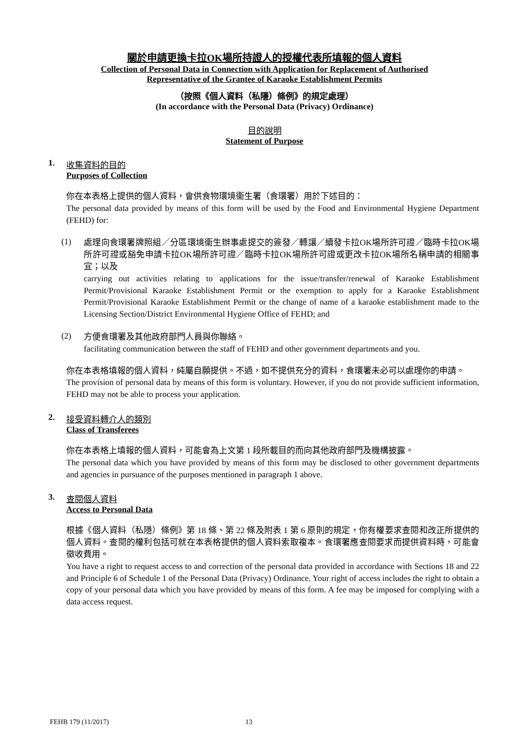關於申請更換卡拉OK場所持證人的授權代表所填報的個人資料
Collection of Personal Data in Connection with Application for Replacement of Authorised
Representative of the Grantee of Karaoke Establishment Permits
（按照《個人資料（私隱）條例》的規定處理）
(In accordance with the Personal Data (Privacy) Ordinance)
目的說明
Statement of Purpose
1. 收集資料的目的
Purposes of Collection
你在本表格上提供的個人資料，會供食物環境衞生署（食環署）用於下述目的：
The personal data provided by means of this form will be used by the Food and Environmental Hygiene Department (FEHD) for:
(1)
處理向食環署牌照組／分區環境衞生辦事處提交的簽發／轉讓／續發卡拉OK場所許可證／臨時卡拉OK場所許可證或豁免申請卡拉OK場所許可證／臨時卡拉OK場所許可證或更改卡拉OK場所名稱申請的相關事宜；以及
carrying out activities relating to applications for the issue/transfer/renewal of Karaoke Establishment Permit/Provisional Karaoke Establishment Permit or the exemption to apply for a Karaoke Establishment Permit/Provisional Karaoke Establishment Permit or the change of name of a karaoke establishment made to the Licensing Section/District Environmental Hygiene Office of FEHD; and
(2)
方便食環署及其他政府部門人員與你聯絡。
facilitating communication between the staff of FEHD and other government departments and you.
你在本表格填報的個人資料，純屬自願提供。不過，如不提供充分的資料，食環署未必可以處理你的申請。
The provision of personal data by means of this form is voluntary. However, if you do not provide sufficient information, FEHD may not be able to process your application.
2. 接受資料轉介人的類別
Class of Transferees
你在本表格上填報的個人資料，可能會為上文第 1 段所載目的而向其他政府部門及機構披露。
The personal data which you have provided by means of this form may be disclosed to other government departments and agencies in pursuance of the purposes mentioned in paragraph 1 above.
3. 查閱個人資料
Access to Personal Data
根據《個人資料（私隱）條例》第 18 條、第 22 條及附表 1 第 6 原則的規定，你有權要求查閱和改正所提供的個人資料。查閱的權利包括可就在本表格提供的個人資料索取複本。食環署應查閱要求而提供資料時，可能會徵收費用。
You have a right to request access to and correction of the personal data provided in accordance with Sections 18 and 22 and Principle 6 of Schedule 1 of the Personal Data (Privacy) Ordinance. Your right of access includes the right to obtain a copy of your personal data which you have provided by means of this form. A fee may be imposed for complying with a data access request.
FEHB 179 (11/2017) 13